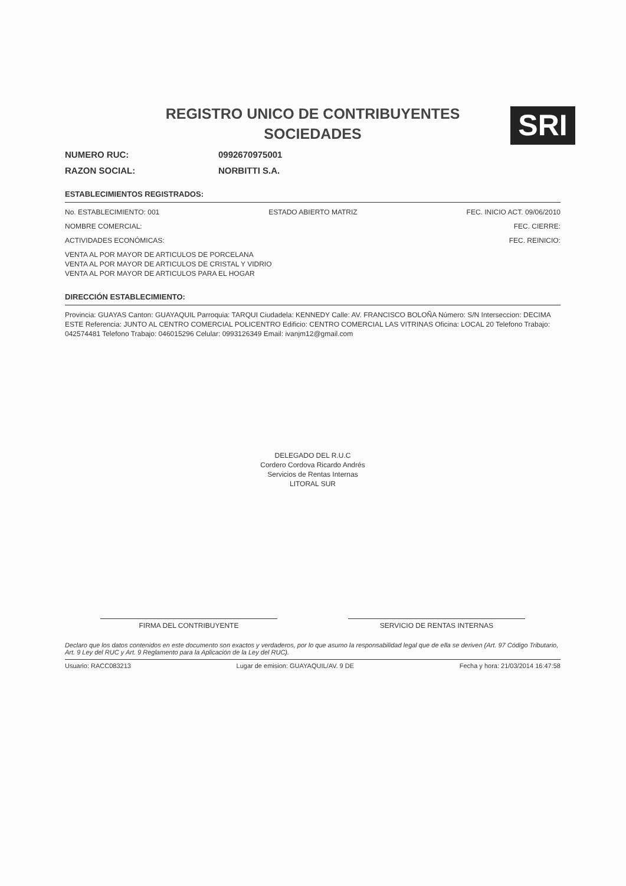SRI
REGISTRO UNICO DE CONTRIBUYENTES
SOCIEDADES
NUMERO RUC: 0992670975001
RAZON SOCIAL: NORBITTI S.A.
ESTABLECIMIENTOS REGISTRADOS:
No. ESTABLECIMIENTO: 001 ESTADO ABIERTO MATRIZ FEC. INICIO ACT. 09/06/2010
NOMBRE COMERCIAL: FEC. CIERRE:
ACTIVIDADES ECONÓMICAS: FEC. REINICIO:
VENTA AL POR MAYOR DE ARTICULOS DE PORCELANA
VENTA AL POR MAYOR DE ARTICULOS DE CRISTAL Y VIDRIO
VENTA AL POR MAYOR DE ARTICULOS PARA EL HOGAR
DIRECCIÓN ESTABLECIMIENTO:
Provincia: GUAYAS Canton: GUAYAQUIL Parroquia: TARQUI Ciudadela: KENNEDY Calle: AV. FRANCISCO BOLOÑA Número: S/N Interseccion: DECIMA ESTE Referencia: JUNTO AL CENTRO COMERCIAL POLICENTRO Edificio: CENTRO COMERCIAL LAS VITRINAS Oficina: LOCAL 20 Telefono Trabajo: 042574481 Telefono Trabajo: 046015296 Celular: 0993126349 Email: ivanjm12@gmail.com
DELEGADO DEL R.U.C
Cordero Cordova Ricardo Andrés
Servicios de Rentas Internas
LITORAL SUR
FIRMA DEL CONTRIBUYENTE SERVICIO DE RENTAS INTERNAS
Declaro que los datos contenidos en este documento son exactos y verdaderos, por lo que asumo la responsabilidad legal que de ella se deriven (Art. 97 Código Tributario, Art. 9 Ley del RUC y Art. 9 Reglamento para la Aplicación de la Ley del RUC).
Usuario: RACC083213 Lugar de emision: GUAYAQUIL/AV. 9 DE Fecha y hora: 21/03/2014 16:47:58